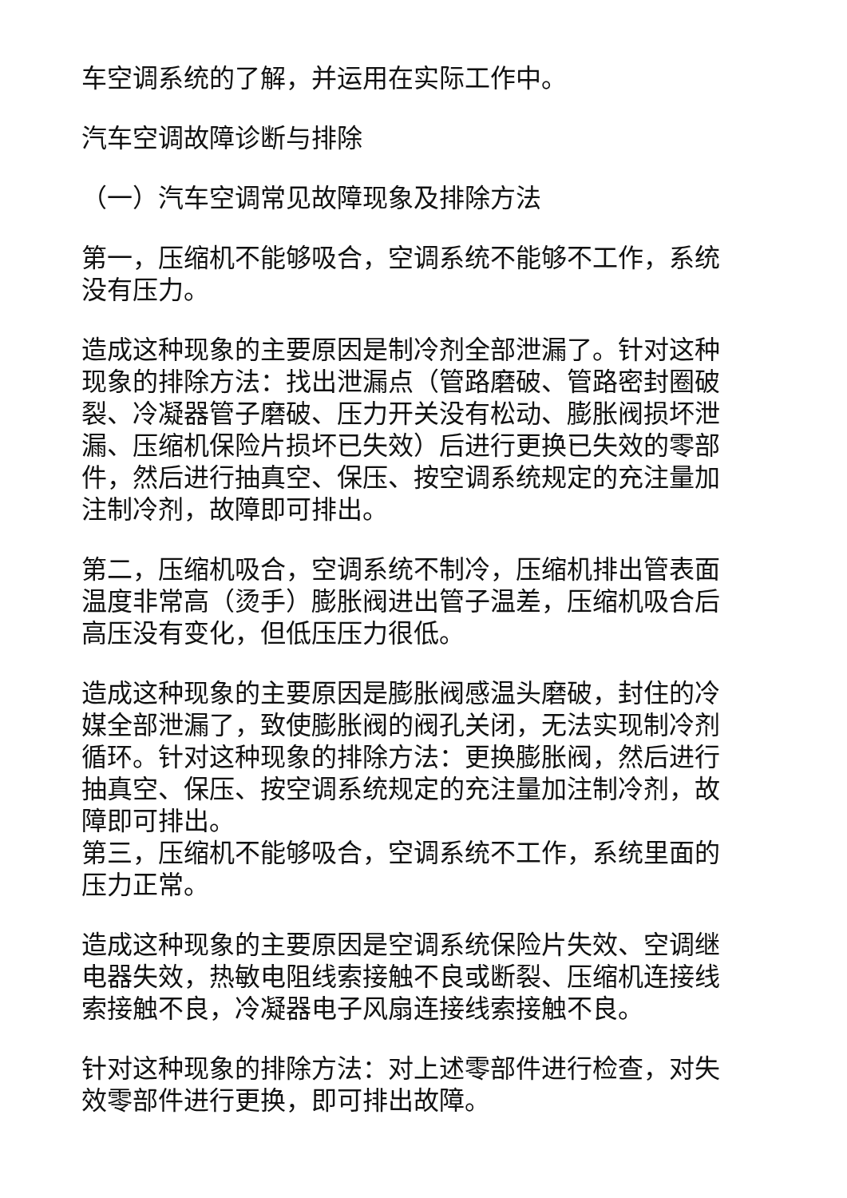车空调系统的了解，并运用在实际工作中。
汽车空调故障诊断与排除
（一）汽车空调常见故障现象及排除方法
第一，压缩机不能够吸合，空调系统不能够不工作，系统没有压力。
造成这种现象的主要原因是制冷剂全部泄漏了。针对这种现象的排除方法：找出泄漏点（管路磨破、管路密封圈破裂、冷凝器管子磨破、压力开关没有松动、膨胀阀损坏泄漏、压缩机保险片损坏已失效）后进行更换已失效的零部件，然后进行抽真空、保压、按空调系统规定的充注量加注制冷剂，故障即可排出。
第二，压缩机吸合，空调系统不制冷，压缩机排出管表面温度非常高（烫手）膨胀阀进出管子温差，压缩机吸合后高压没有变化，但低压压力很低。
造成这种现象的主要原因是膨胀阀感温头磨破，封住的冷媒全部泄漏了，致使膨胀阀的阀孔关闭，无法实现制冷剂循环。针对这种现象的排除方法：更换膨胀阀，然后进行抽真空、保压、按空调系统规定的充注量加注制冷剂，故障即可排出。
第三，压缩机不能够吸合，空调系统不工作，系统里面的压力正常。
造成这种现象的主要原因是空调系统保险片失效、空调继电器失效，热敏电阻线索接触不良或断裂、压缩机连接线索接触不良，冷凝器电子风扇连接线索接触不良。
针对这种现象的排除方法：对上述零部件进行检查，对失效零部件进行更换，即可排出故障。